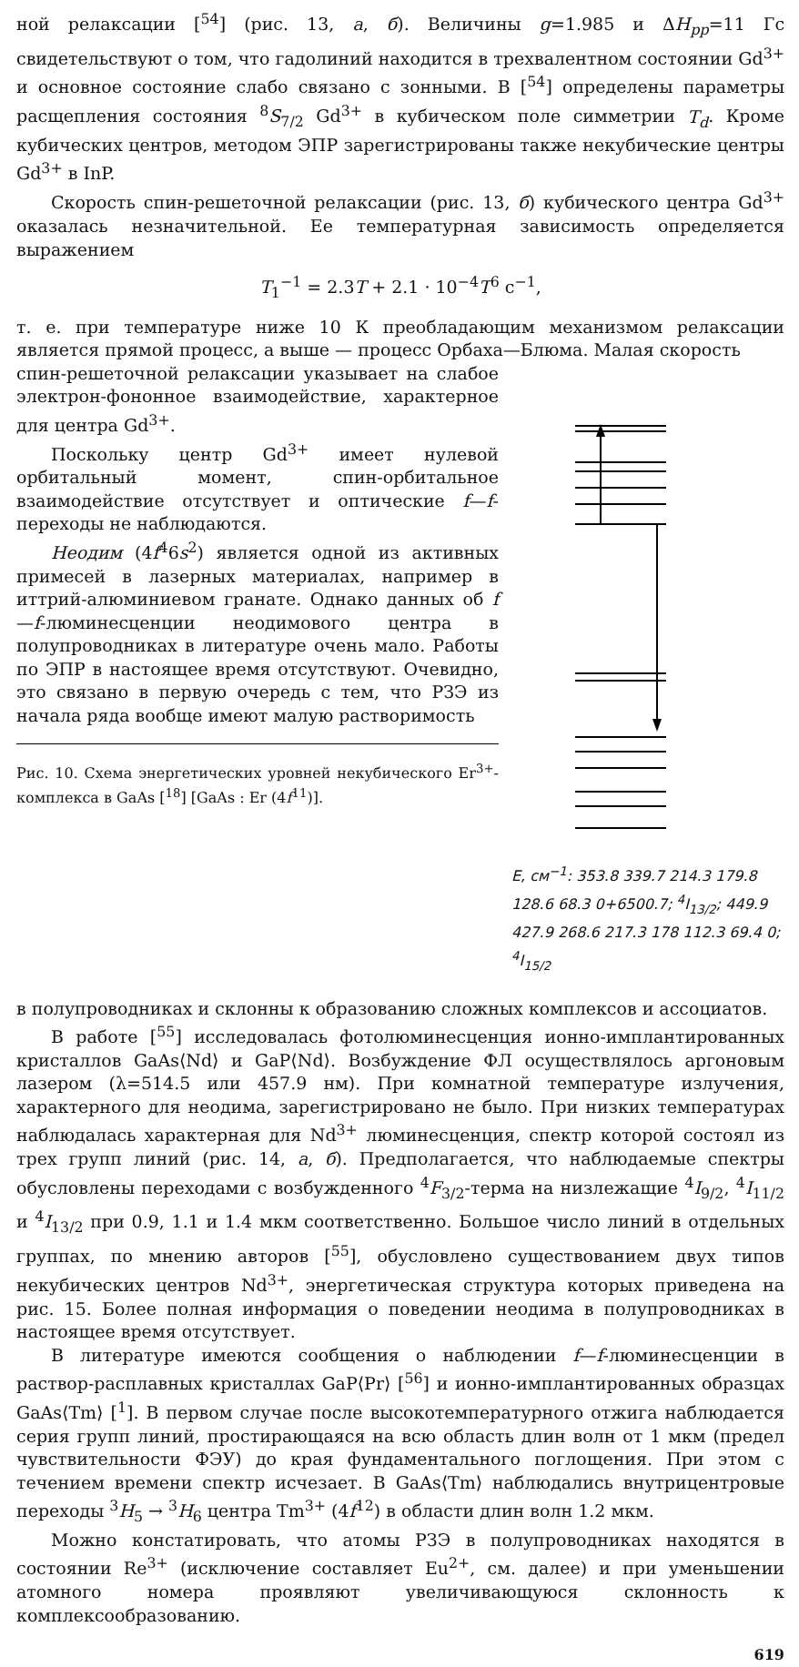ной релаксации [<sup>54</sup>] (рис. 13, а, б). Величины g=1.985 и ΔH<sub>pp</sub>=11 Гс свидетельствуют о том, что гадолиний находится в трехвалентном состоянии Gd<sup>3+</sup> и основное состояние слабо связано с зонными. В [<sup>54</sup>] определены параметры расщепления состояния <sup>8</sup>S<sub>7/2</sub> Gd<sup>3+</sup> в кубическом поле симметрии T<sub>d</sub>. Кроме кубических центров, методом ЭПР зарегистрированы также некубические центры Gd<sup>3+</sup> в InP.
Скорость спин-решеточной релаксации (рис. 13, б) кубического центра Gd<sup>3+</sup> оказалась незначительной. Ее температурная зависимость определяется выражением
T<sub>1</sub><sup>−1</sup> = 2.3T + 2.1 · 10<sup>−4</sup>T<sup>6</sup> с<sup>−1</sup>,
т. е. при температуре ниже 10 К преобладающим механизмом релаксации является прямой процесс, а выше — процесс Орбаха—Блюма. Малая скорость
спин-решеточной релаксации указывает на слабое электрон-фононное взаимодействие, характерное для центра Gd<sup>3+</sup>.
Поскольку центр Gd<sup>3+</sup> имеет нулевой орбитальный момент, спин-орбитальное взаимодействие отсутствует и оптические f—f-переходы не наблюдаются.
Неодим (4f<sup>4</sup>6s<sup>2</sup>) является одной из активных примесей в лазерных материалах, например в иттрий-алюминиевом гранате. Однако данных об f—f-люминесценции неодимового центра в полупроводниках в литературе очень мало. Работы по ЭПР в настоящее время отсутствуют. Очевидно, это связано в первую очередь с тем, что РЗЭ из начала ряда вообще имеют малую растворимость
Рис. 10. Схема энергетических уровней некубического Er<sup>3+</sup>-комплекса в GaAs [<sup>18</sup>] [GaAs : Er (4f<sup>11</sup>)].
E, см<sup>−1</sup>: 353.8 339.7 214.3 179.8 128.6 68.3 0+6500.7; <sup>4</sup>I<sub>13/2</sub>; 449.9 427.9 268.6 217.3 178 112.3 69.4 0; <sup>4</sup>I<sub>15/2</sub>
в полупроводниках и склонны к образованию сложных комплексов и ассоциатов.
В работе [<sup>55</sup>] исследовалась фотолюминесценция ионно-имплантированных кристаллов GaAs⟨Nd⟩ и GaP⟨Nd⟩. Возбуждение ФЛ осуществлялось аргоновым лазером (λ=514.5 или 457.9 нм). При комнатной температуре излучения, характерного для неодима, зарегистрировано не было. При низких температурах наблюдалась характерная для Nd<sup>3+</sup> люминесценция, спектр которой состоял из трех групп линий (рис. 14, а, б). Предполагается, что наблюдаемые спектры обусловлены переходами с возбужденного <sup>4</sup>F<sub>3/2</sub>-терма на низлежащие <sup>4</sup>I<sub>9/2</sub>, <sup>4</sup>I<sub>11/2</sub> и <sup>4</sup>I<sub>13/2</sub> при 0.9, 1.1 и 1.4 мкм соответственно. Большое число линий в отдельных группах, по мнению авторов [<sup>55</sup>], обусловлено существованием двух типов некубических центров Nd<sup>3+</sup>, энергетическая структура которых приведена на рис. 15. Более полная информация о поведении неодима в полупроводниках в настоящее время отсутствует.
В литературе имеются сообщения о наблюдении f—f-люминесценции в раствор-расплавных кристаллах GaP⟨Pr⟩ [<sup>56</sup>] и ионно-имплантированных образцах GaAs⟨Tm⟩ [<sup>1</sup>]. В первом случае после высокотемпературного отжига наблюдается серия групп линий, простирающаяся на всю область длин волн от 1 мкм (предел чувствительности ФЭУ) до края фундаментального поглощения. При этом с течением времени спектр исчезает. В GaAs⟨Tm⟩ наблюдались внутрицентровые переходы <sup>3</sup>H<sub>5</sub> → <sup>3</sup>H<sub>6</sub> центра Tm<sup>3+</sup> (4f<sup>12</sup>) в области длин волн 1.2 мкм.
Можно констатировать, что атомы РЗЭ в полупроводниках находятся в состоянии Re<sup>3+</sup> (исключение составляет Eu<sup>2+</sup>, см. далее) и при уменьшении атомного номера проявляют увеличивающуюся склонность к комплексообразованию.
619